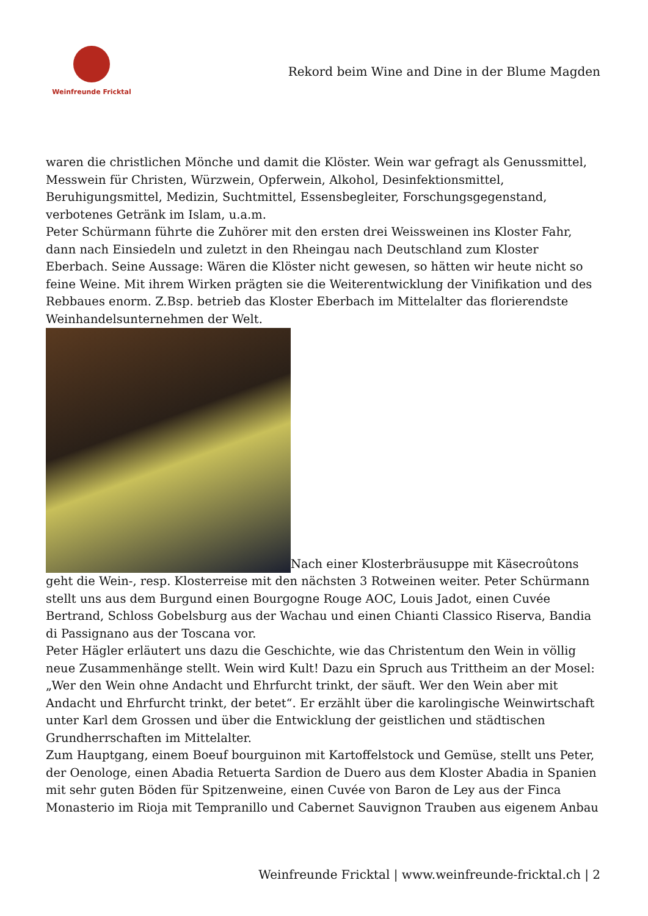Weinfreunde Fricktal
Rekord beim Wine and Dine in der Blume Magden
waren die christlichen Mönche und damit die Klöster. Wein war gefragt als Genussmittel, Messwein für Christen, Würzwein, Opferwein, Alkohol, Desinfektionsmittel, Beruhigungsmittel, Medizin, Suchtmittel, Essensbegleiter, Forschungsgegenstand, verbotenes Getränk im Islam, u.a.m.
Peter Schürmann führte die Zuhörer mit den ersten drei Weissweinen ins Kloster Fahr, dann nach Einsiedeln und zuletzt in den Rheingau nach Deutschland zum Kloster Eberbach. Seine Aussage: Wären die Klöster nicht gewesen, so hätten wir heute nicht so feine Weine. Mit ihrem Wirken prägten sie die Weiterentwicklung der Vinifikation und des Rebbaues enorm. Z.Bsp. betrieb das Kloster Eberbach im Mittelalter das florierendste Weinhandelsunternehmen der Welt.
Nach einer Klosterbräusuppe mit Käsecroûtons geht die Wein-, resp. Klosterreise mit den nächsten 3 Rotweinen weiter. Peter Schürmann stellt uns aus dem Burgund einen Bourgogne Rouge AOC, Louis Jadot, einen Cuvée Bertrand, Schloss Gobelsburg aus der Wachau und einen Chianti Classico Riserva, Bandia di Passignano aus der Toscana vor.
Peter Hägler erläutert uns dazu die Geschichte, wie das Christentum den Wein in völlig neue Zusammenhänge stellt. Wein wird Kult! Dazu ein Spruch aus Trittheim an der Mosel: „Wer den Wein ohne Andacht und Ehrfurcht trinkt, der säuft. Wer den Wein aber mit Andacht und Ehrfurcht trinkt, der betet“. Er erzählt über die karolingische Weinwirtschaft unter Karl dem Grossen und über die Entwicklung der geistlichen und städtischen Grundherrschaften im Mittelalter.
Zum Hauptgang, einem Boeuf bourguinon mit Kartoffelstock und Gemüse, stellt uns Peter, der Oenologe, einen Abadia Retuerta Sardion de Duero aus dem Kloster Abadia in Spanien mit sehr guten Böden für Spitzenweine, einen Cuvée von Baron de Ley aus der Finca Monasterio im Rioja mit Tempranillo und Cabernet Sauvignon Trauben aus eigenem Anbau
Weinfreunde Fricktal | www.weinfreunde-fricktal.ch | 2